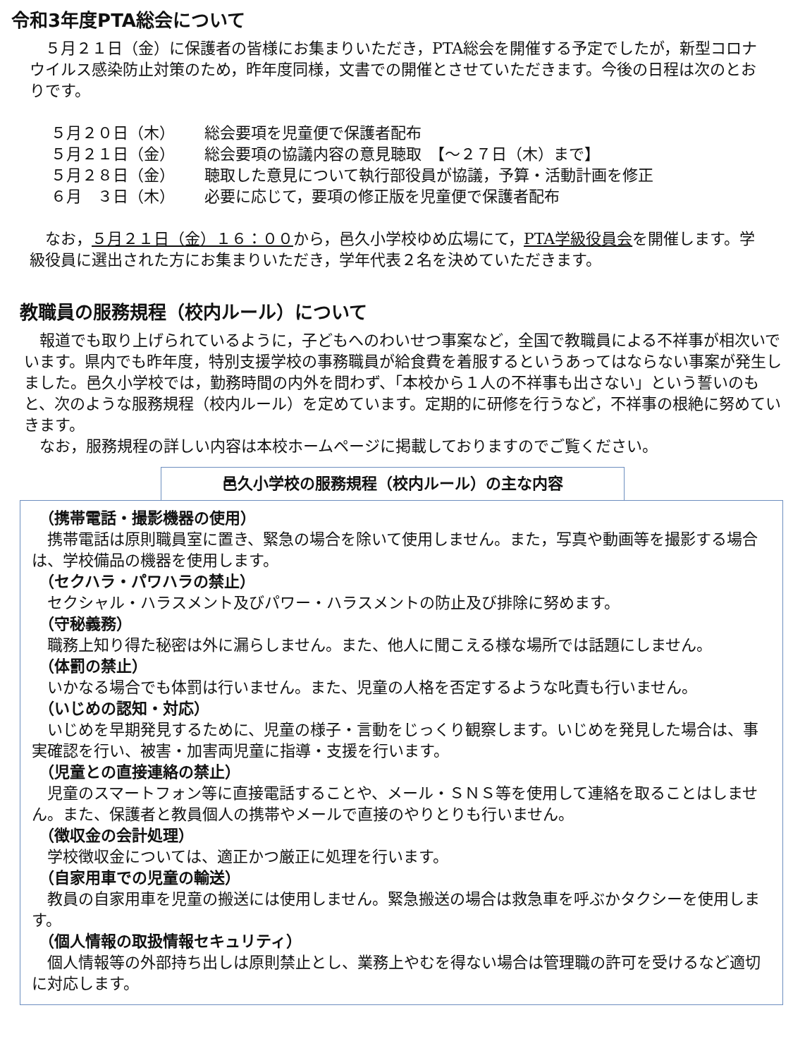令和3年度PTA総会について
　５月２１日（金）に保護者の皆様にお集まりいただき，PTA総会を開催する予定でしたが，新型コロナウイルス感染防止対策のため，昨年度同様，文書での開催とさせていただきます。今後の日程は次のとおりです。
５月２０日（木） 総会要項を児童便で保護者配布
５月２１日（金） 総会要項の協議内容の意見聴取　【～２７日（木）まで】
５月２８日（金） 聴取した意見について執行部役員が協議，予算・活動計画を修正
６月　３日（木） 必要に応じて，要項の修正版を児童便で保護者配布
　なお，５月２１日（金）１６：００から，邑久小学校ゆめ広場にて，PTA学級役員会を開催します。学級役員に選出された方にお集まりいただき，学年代表２名を決めていただきます。
教職員の服務規程（校内ルール）について
　報道でも取り上げられているように，子どもへのわいせつ事案など，全国で教職員による不祥事が相次いでいます。県内でも昨年度，特別支援学校の事務職員が給食費を着服するというあってはならない事案が発生しました。邑久小学校では，勤務時間の内外を問わず、「本校から１人の不祥事も出さない」という誓いのもと、次のような服務規程（校内ルール）を定めています。定期的に研修を行うなど，不祥事の根絶に努めていきます。
　なお，服務規程の詳しい内容は本校ホームページに掲載しておりますのでご覧ください。
邑久小学校の服務規程（校内ルール）の主な内容
（携帯電話・撮影機器の使用）
　携帯電話は原則職員室に置き、緊急の場合を除いて使用しません。また，写真や動画等を撮影する場合は、学校備品の機器を使用します。
（セクハラ・パワハラの禁止）
　セクシャル・ハラスメント及びパワー・ハラスメントの防止及び排除に努めます。
（守秘義務）
　職務上知り得た秘密は外に漏らしません。また、他人に聞こえる様な場所では話題にしません。
（体罰の禁止）
　いかなる場合でも体罰は行いません。また、児童の人格を否定するような叱責も行いません。
（いじめの認知・対応）
　いじめを早期発見するために、児童の様子・言動をじっくり観察します。いじめを発見した場合は、事実確認を行い、被害・加害両児童に指導・支援を行います。
（児童との直接連絡の禁止）
　児童のスマートフォン等に直接電話することや、メール・ＳＮＳ等を使用して連絡を取ることはしません。また、保護者と教員個人の携帯やメールで直接のやりとりも行いません。
（徴収金の会計処理）
　学校徴収金については、適正かつ厳正に処理を行います。
（自家用車での児童の輸送）
　教員の自家用車を児童の搬送には使用しません。緊急搬送の場合は救急車を呼ぶかタクシーを使用します。
（個人情報の取扱情報セキュリティ）
　個人情報等の外部持ち出しは原則禁止とし、業務上やむを得ない場合は管理職の許可を受けるなど適切に対応します。